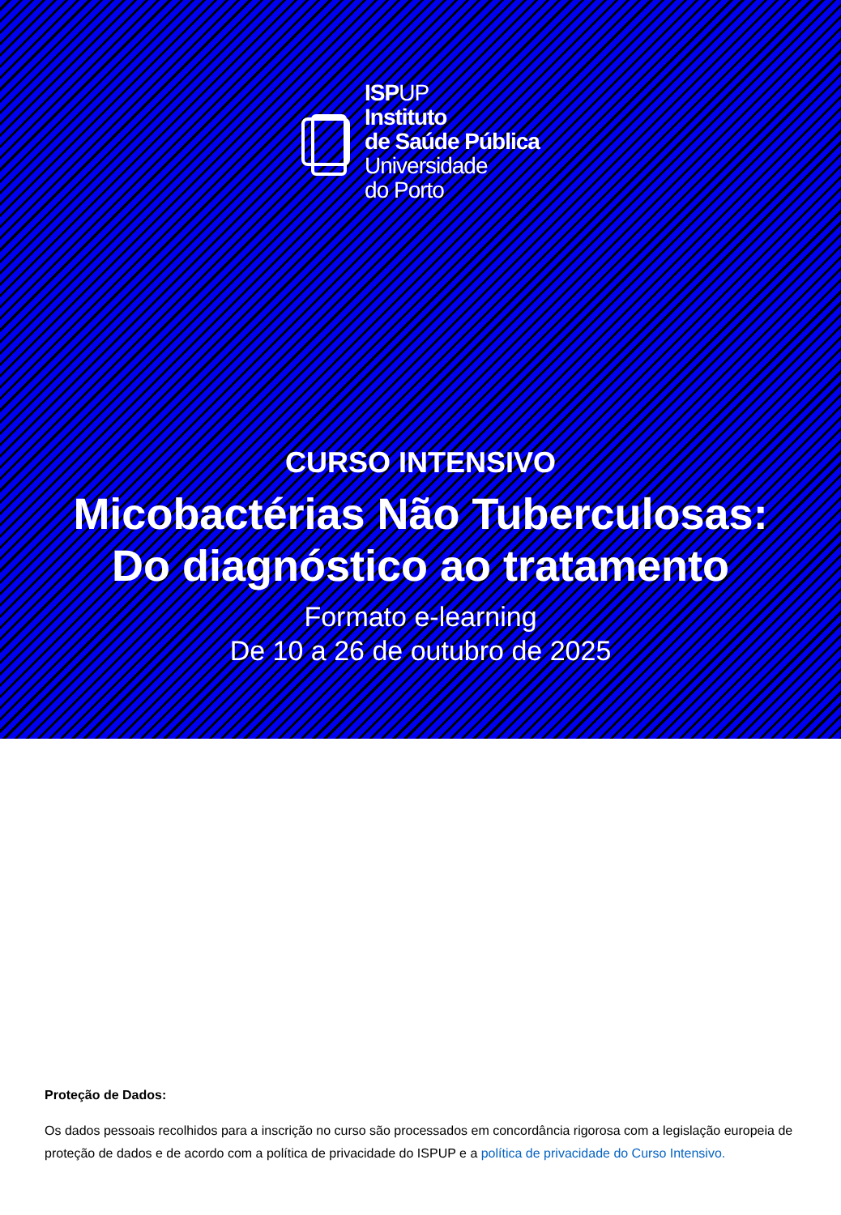ISPUP
Instituto
de Saúde Pública
Universidade
do Porto
CURSO INTENSIVO
Micobactérias Não Tuberculosas:
Do diagnóstico ao tratamento
Formato e-learning
De 10 a 26 de outubro de 2025
Proteção de Dados:
Os dados pessoais recolhidos para a inscrição no curso são processados em concordância rigorosa com a legislação europeia de proteção de dados e de acordo com a política de privacidade do ISPUP e a política de privacidade do Curso Intensivo.